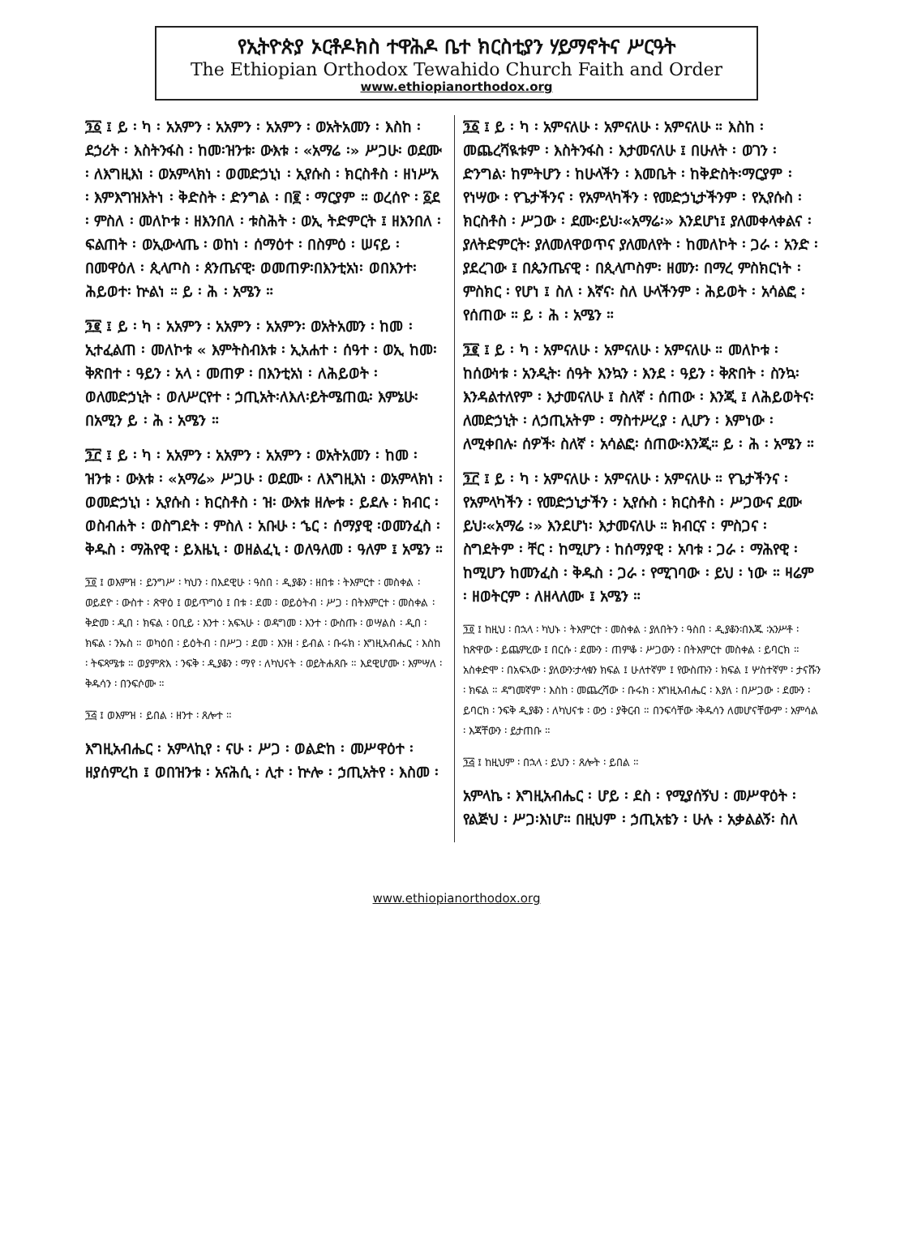የኢትዮጵያ ኦርቶዶክስ ተዋሕዶ ቤተ ክርስቲያን ሃይማኖትና ሥርዓት
The Ethiopian Orthodox Tewahido Church Faith and Order
www.ethiopianorthodox.org
፺፩ ፤ ይ ፡ ካ ፡ አአምን ፡ አአምን ፡ አአምን ፡ ወአትአመን ፡ እስከ ፡ ደኃሪት ፡ እስትንፋስ ፡ ከመ፡ዝንቱ፡ ውእቱ ፡ «አማሬ ፡» ሥጋሁ፡ ወደሙ ፡ ለእግዚእነ ፡ ወአምላክነ ፡ ወመድኃኒነ ፡ ኢየሱስ ፡ ክርስቶስ ፡ ዘነሥአ ፡ እምእግዝእትነ ፡ ቅድስት ፡ ድንግል ፡ በ፪ ፡ ማርያም ። ወረሰዮ ፡ ፩ደ ፡ ምስለ ፡ መለኮቱ ፡ ዘእንበለ ፡ ቱስሕት ፡ ወኢ ትድምርት ፤ ዘእንበለ ፡ ፍልጠት ፡ ወኢውላጤ ፡ ወከነ ፡ ሰማዕተ ፡ በስምዕ ፡ ሠናይ ፡ በመዋዕለ ፡ ጲላጦስ ፡ ጰንጤናዊ፡ ወመጠዎ፡በእንቲአነ፡ ወበእንተ፡ ሕይወተ፡ ኵልነ ። ይ ፡ ሕ ፡ አሜን ።
፺፪ ፤ ይ ፡ ካ ፡ አአምን ፡ አአምን ፡ አአምን፡ ወአትአመን ፡ ከመ ፡ ኢተፈልጠ ፡ መለኮቱ « እምትስብእቱ ፡ ኢአሐተ ፡ ሰዓተ ፡ ወኢ ከመ፡ ቅጽበተ ፡ ዓይን ፡ አላ ፡ መጠዎ ፡ በእንቲአነ ፡ ለሕይወት ፡ ወለመድኃኒት ፡ ወለሥርየተ ፡ ኃጢአት፡ለእለ፡ይትሜጠዉ፡ እምኔሁ፡በአሚን ይ ፡ ሕ ፡ አሜን ።
፺፫ ፤ ይ ፡ ካ ፡ አአምን ፡ አአምን ፡ አአምን ፡ ወአትአመን ፡ ከመ ፡ ዝንቱ ፡ ውእቱ ፡ «አማሬ» ሥጋሁ ፡ ወደሙ ፡ ለእግዚእነ ፡ ወአምላክነ ፡ ወመድኃኒነ ፡ ኢየሱስ ፡ ክርስቶስ ፡ ዝ፡ ውእቱ ዘሎቱ ፡ ይደሉ ፡ ክብር ፡ ወስብሐት ፡ ወስግደት ፡ ምስለ ፡ አቡሁ ፡ ኄር ፡ ሰማያዊ ፡ወመንፈስ ፡ ቅዱስ ፡ ማሕየዊ ፡ ይእዜኒ ፡ ወዘልፈኒ ፡ ወለዓለመ ፡ ዓለም ፤ አሜን ።
፺፬ ፤ ወእምዝ ፡ ይንግሥ ፡ ካህን ፡ በእደዊሁ ፡ ዓስበ ፡ ዲያቆን ፡ ዘበቱ ፡ ትእምርተ ፡ መስቀል ፡ ወይደዮ ፡ ውስተ ፡ ጽዋዕ ፤ ወይጥግዕ ፤ በቱ ፡ ደመ ፡ ወይዕትብ ፡ ሥጋ ፡ በትእምርተ ፡ መስቀል ፡ ቅድመ ፡ ዲበ ፡ ክፍል ፡ ዐቢይ ፡ እንተ ፡ አፍኣሁ ፡ ወዳግመ ፡ እንተ ፡ ውስጡ ፡ ወሣልስ ፡ ዲበ ፡ክፍል ፡ ንኡስ ። ወካዕበ ፡ ይዕትብ ፡ በሥጋ ፡ ደመ ፡ እንዘ ፡ ይብል ፡ ቡሩክ ፡ እግዚአብሔር ፡ እስከ ፡ ትፍጻሜቱ ። ወያምጽእ ፡ ንፍቅ ፡ ዲያቆን ፡ ማየ ፡ ለካህናት ፡ ወይትሐጸቡ ። እደዊሆሙ ፡ እምሣለ ፡ ቅዱሳን ፡ በንፍሶሙ ።
፺፭ ፤ ወእምዝ ፡ ይበል ፡ ዘንተ ፡ ጸሎተ ።
እግዚአብሔር ፡ አምላኪየ ፡ ናሁ ፡ ሥጋ ፡ ወልድከ ፡ መሥዋዕተ ፡ ዘያሰምረከ ፤ ወበዝንቱ ፡ አናሕሲ ፡ ሊተ ፡ ኵሎ ፡ ኃጢአትየ ፡ እስመ ፡
፺፩ ፤ ይ ፡ ካ ፡ አምናለሁ ፡ አምናለሁ ፡ አምናለሁ ። እስከ ፡ መጨረሻዪቱም ፡ እስትንፋስ ፡ እታመናለሁ ፤ በሁለት ፡ ወገን ፡ ድንግል፡ ከምትሆን ፡ ከሁላችን ፡ እመቤት ፡ ከቅድስት፡ማርያም ፡ የነሣው ፡ የጌታችንና ፡ የአምላካችን ፡ የመድኃኒታችንም ፡ የኢየሱስ ፡ ክርስቶስ ፡ ሥጋው ፡ ደሙ፡ይህ፡«አማሬ፡» እንደሆነ፤ ያለመቀላቀልና ፡ ያለትድምርት፡ ያለመለዋወጥና ያለመለየት ፡ ከመለኮት ፡ ጋራ ፡ አንድ ፡ ያደረገው ፤ በጴንጤናዊ ፡ በጲላጦስም፡ ዘመን፡ በማረ ምስክርነት ፡ ምስክር ፡ የሆነ ፤ ስለ ፡ እኛና፡ ስለ ሁላችንም ፡ ሕይወት ፡ አሳልፎ ፡ የሰጠው ። ይ ፡ ሕ ፡ አሜን ።
፺፪ ፤ ይ ፡ ካ ፡ አምናለሁ ፡ አምናለሁ ፡ አምናለሁ ። መለኮቱ ፡ ከሰውነቱ ፡ አንዲት፡ ሰዓት እንኳን ፡ እንደ ፡ ዓይን ፡ ቅጽበት ፡ ስንኳ፡እንዳልተለየም ፡ እታመናለሁ ፤ ስለኛ ፡ ሰጠው ፡ እንጂ ፤ ለሕይወትና፡ለመድኃኒት ፡ ለኃጢአትም ፡ ማስተሥረያ ፡ ሊሆን ፡ እምነው ፡ ለሚቀበሉ፡ ሰዎች፡ ስለኛ ፡ አሳልፎ፡ ሰጠው፡እንጂ። ይ ፡ ሕ ፡ አሜን ።
፺፫ ፤ ይ ፡ ካ ፡ አምናለሁ ፡ አምናለሁ ፡ አምናለሁ ። የጌታችንና ፡ የአምላካችን ፡ የመድኃኒታችን ፡ ኢየሱስ ፡ ክርስቶስ ፡ ሥጋውና ደሙ ይህ፡«አማሬ ፡» እንደሆነ፡ እታመናለሁ ። ክብርና ፡ ምስጋና ፡ ስግደትም ፡ ቸር ፡ ከሚሆን ፡ ከሰማያዊ ፡ አባቱ ፡ ጋራ ፡ ማሕየዊ ፡ ከሚሆን ከመንፈስ ፡ ቅዱስ ፡ ጋራ ፡ የሚገባው ፡ ይህ ፡ ነው ። ዛሬም ፡ ዘወትርም ፡ ለዘላለሙ ፤ አሜን ።
፺፬ ፤ ከዚህ ፡ በኋላ ፡ ካህኑ ፡ ትእምርተ ፡ መስቀል ፡ ያለበትን ፡ ዓስበ ፡ ዲያቆን፡በእጁ ፡አንሥቶ ፡ ከጽዋው ፡ ይጨምረው ፤ በርሱ ፡ ደሙን ፡ ጠምቆ ፡ ሥጋውን ፡ በትእምርተ መስቀል ፡ ይባርክ ። አስቀድሞ ፡ በአፍኣው ፡ ያለውን፡ታላቁን ክፍል ፤ ሁለተኛም ፤ የውስጡን ፡ ክፍል ፤ ሦስተኛም ፡ ታናሹን ፡ ክፍል ። ዳግመኛም ፡ እስከ ፡ መጨረሻው ፡ ቡሩክ ፡ እግዚአብሔር ፡ እያለ ፡ በሥጋው ፡ ደሙን ፡ ይባርክ ፡ ንፍቅ ዲያቆን ፡ ለካህናቱ ፡ ውኃ ፡ ያቅርብ ። በንፍሳቸው ፡ቅዱሳን ለመሆናቸውም ፡ አምሳል ፡ እጃቸውን ፡ ይታጠቡ ።
፺፭ ፤ ከዚህም ፡ በኋላ ፡ ይህን ፡ ጸሎት ፡ ይበል ።
አምላኬ ፡ እግዚአብሔር ፡ ሆይ ፡ ደስ ፡ የሚያሰኝህ ፡ መሥዋዕት ፡ የልጅህ ፡ ሥጋ፡እነሆ። በዚህም ፡ ኃጢአቴን ፡ ሁሉ ፡ አቃልልኝ፡ ስለ
www.ethiopianorthodox.org